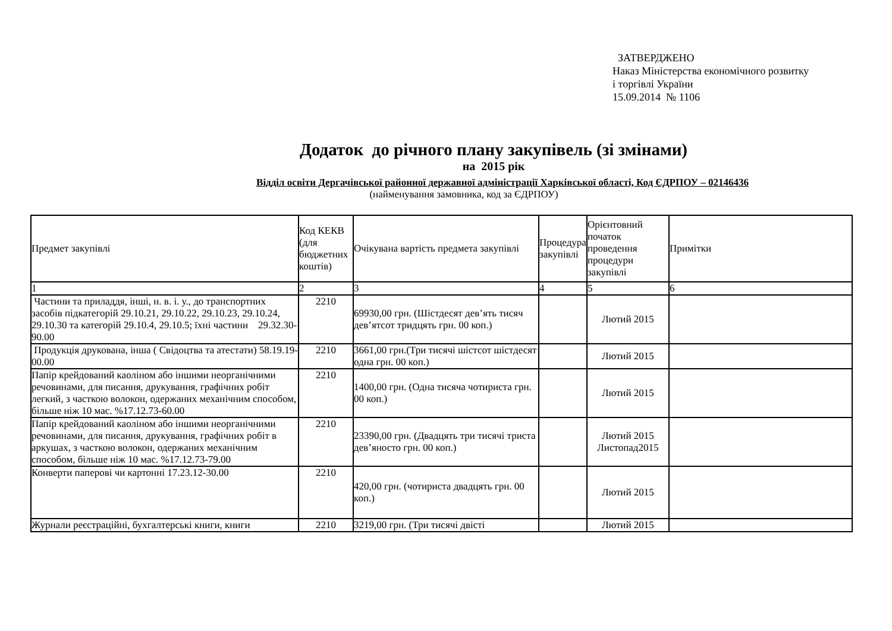ЗАТВЕРДЖЕНО
Наказ Міністерства економічного розвитку
і торгівлі України
15.09.2014 № 1106
Додаток до річного плану закупівель (зі змінами)
на 2015 рік
Відділ освіти Дергачівської районної державної адміністрації Харківської області, Код ЄДРПОУ – 02146436
(найменування замовника, код за ЄДРПОУ)
| Предмет закупівлі | Код КЕКВ (для бюджетних коштів) | Очікувана вартість предмета закупівлі | Процедура закупівлі | Орієнтовний початок проведення процедури закупівлі | Примітки |
| --- | --- | --- | --- | --- | --- |
| 1 | 2 | 3 | 4 | 5 | 6 |
| Частини та приладдя, інші, н. в. і. у., до транспортних засобів підкатегорій 29.10.21, 29.10.22, 29.10.23, 29.10.24, 29.10.30 та категорій 29.10.4, 29.10.5; їхні частини 29.32.30-90.00 | 2210 | 69930,00 грн. (Шістдесят дев’ять тисяч дев’ятсот тридцять грн. 00 коп.) | | Лютий 2015 | |
| Продукція друкована, інша ( Свідоцтва та атестати) 58.19.19-00.00 | 2210 | 3661,00 грн.(Три тисячі шістсот шістдесят одна грн. 00 коп.) | | Лютий 2015 | |
| Папір крейдований каоліном або іншими неорганічними речовинами, для писання, друкування, графічних робіт легкий, з часткою волокон, одержаних механічним способом, більше ніж 10 мас. %17.12.73-60.00 | 2210 | 1400,00 грн. (Одна тисяча чотириста грн. 00 коп.) | | Лютий 2015 | |
| Папір крейдований каоліном або іншими неорганічними речовинами, для писання, друкування, графічних робіт в аркушах, з часткою волокон, одержаних механічним способом, більше ніж 10 мас. %17.12.73-79.00 | 2210 | 23390,00 грн. (Двадцять три тисячі триста дев’яносто грн. 00 коп.) | | Лютий 2015 Листопад2015 | |
| Конверти паперові чи картонні 17.23.12-30.00 | 2210 | 420,00 грн. (чотириста двадцять грн. 00 коп.) | | Лютий 2015 | |
| Журнали реєстраційні, бухгалтерські книги, книги | 2210 | 3219,00 грн. (Три тисячі двісті | | Лютий 2015 | |